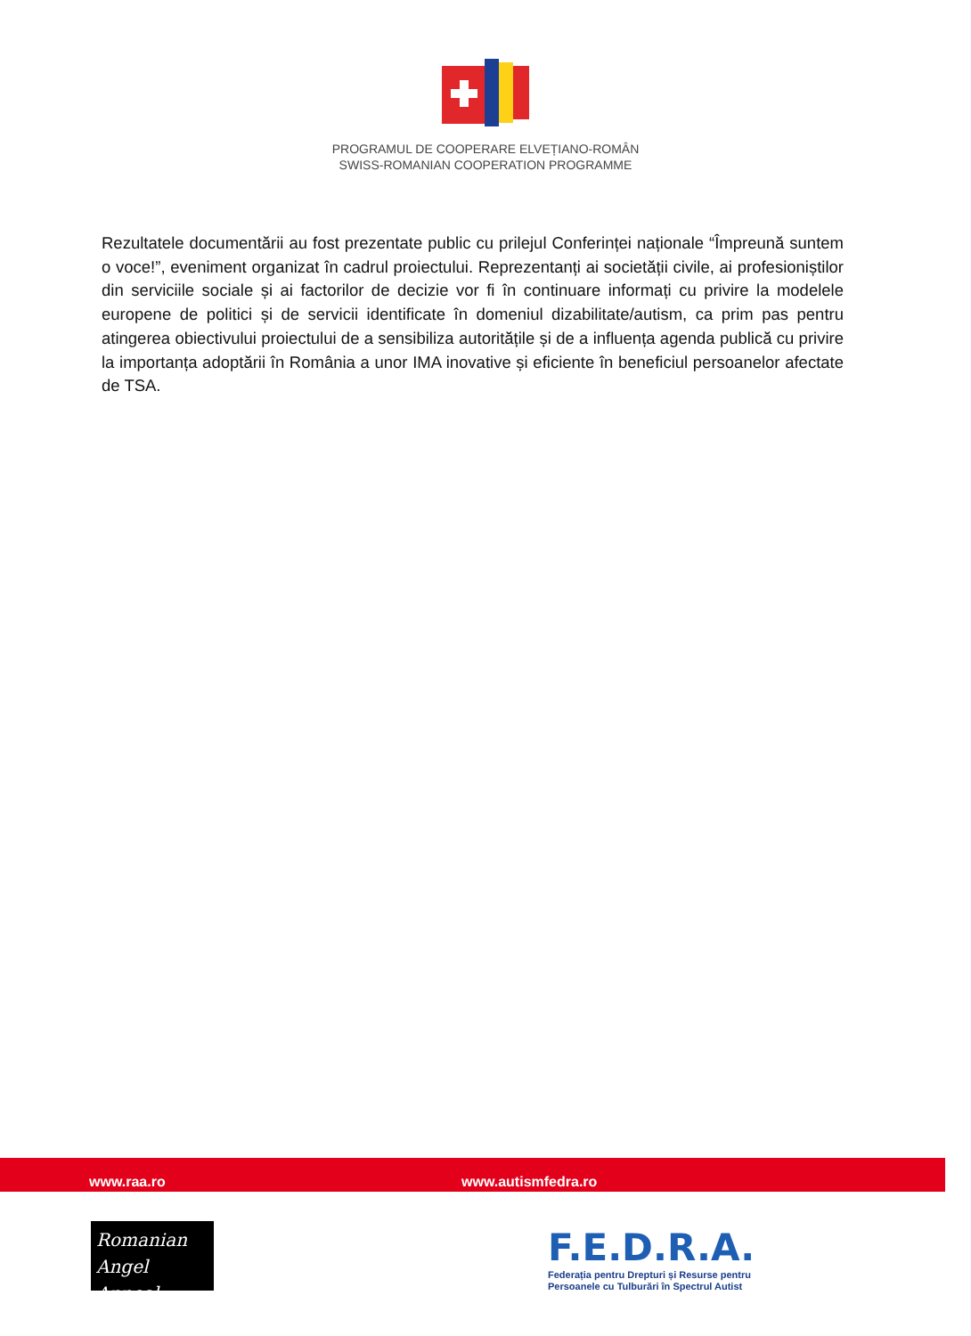PROGRAMUL DE COOPERARE ELVEȚIANO-ROMÂN
SWISS-ROMANIAN COOPERATION PROGRAMME
Rezultatele documentării au fost prezentate public cu prilejul Conferinței naționale “Împreună suntem o voce!”, eveniment organizat în cadrul proiectului. Reprezentanți ai societății civile, ai profesioniștilor din serviciile sociale și ai factorilor de decizie vor fi în continuare informați cu privire la modelele europene de politici și de servicii identificate în domeniul dizabilitate/autism, ca prim pas pentru atingerea obiectivului proiectului de a sensibiliza autoritățile și de a influența agenda publică cu privire la importanța adoptării în România a unor IMA inovative și eficiente în beneficiul persoanelor afectate de TSA.
www.raa.ro www.autismfedra.ro
Romanian
Angel Appeal
F.E.D.R.A.
Federația pentru Drepturi și Resurse pentru
Persoanele cu Tulburări în Spectrul Autist